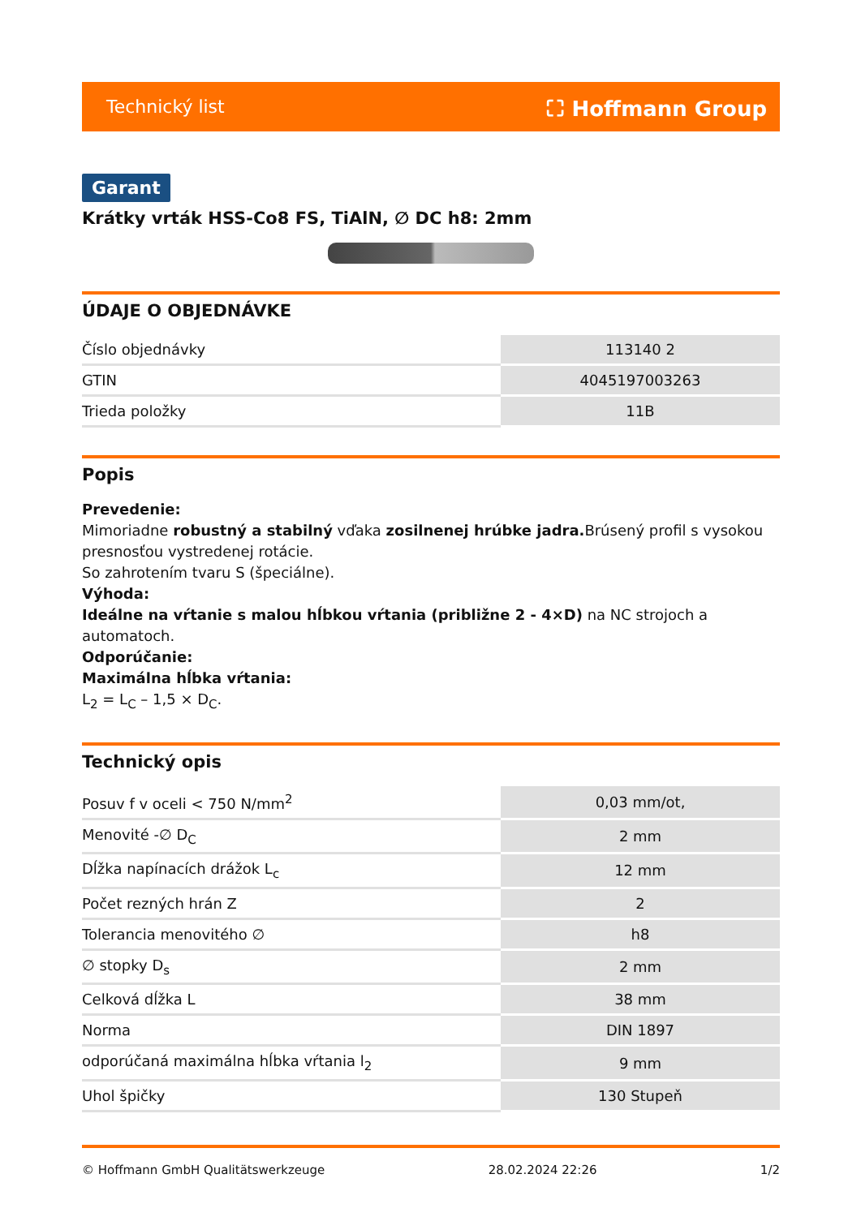Technický list ⛶ Hoffmann Group
Garant
Krátky vrták HSS-Co8 FS, TiAlN, ∅ DC h8: 2mm
ÚDAJE O OBJEDNÁVKE
| Číslo objednávky | 113140 2 |
| GTIN | 4045197003263 |
| Trieda položky | 11B |
Popis
Prevedenie:
Mimoriadne robustný a stabilný vďaka zosilnenej hrúbke jadra. Brúsený profil s vysokou presnosťou vystredenej rotácie.
So zahrotením tvaru S (špeciálne).
Výhoda:
Ideálne na vŕtanie s malou hĺbkou vŕtania (približne 2 - 4×D) na NC strojoch a automatoch.
Odporúčanie:
Maximálna hĺbka vŕtania:
L<sub>2</sub> = L<sub>C</sub> – 1,5 × D<sub>C</sub>.
Technický opis
| Posuv f v oceli < 750 N/mm<sup>2</sup> | 0,03 mm/ot, |
| Menovité -∅ D<sub>C</sub> | 2 mm |
| Dĺžka napínacích drážok L<sub>c</sub> | 12 mm |
| Počet rezných hrán Z | 2 |
| Tolerancia menovitého ∅ | h8 |
| ∅ stopky D<sub>s</sub> | 2 mm |
| Celková dĺžka L | 38 mm |
| Norma | DIN 1897 |
| odporúčaná maximálna hĺbka vŕtania l<sub>2</sub> | 9 mm |
| Uhol špičky | 130 Stupeň |
© Hoffmann GmbH Qualitätswerkzeuge 28.02.2024 22:26 1/2